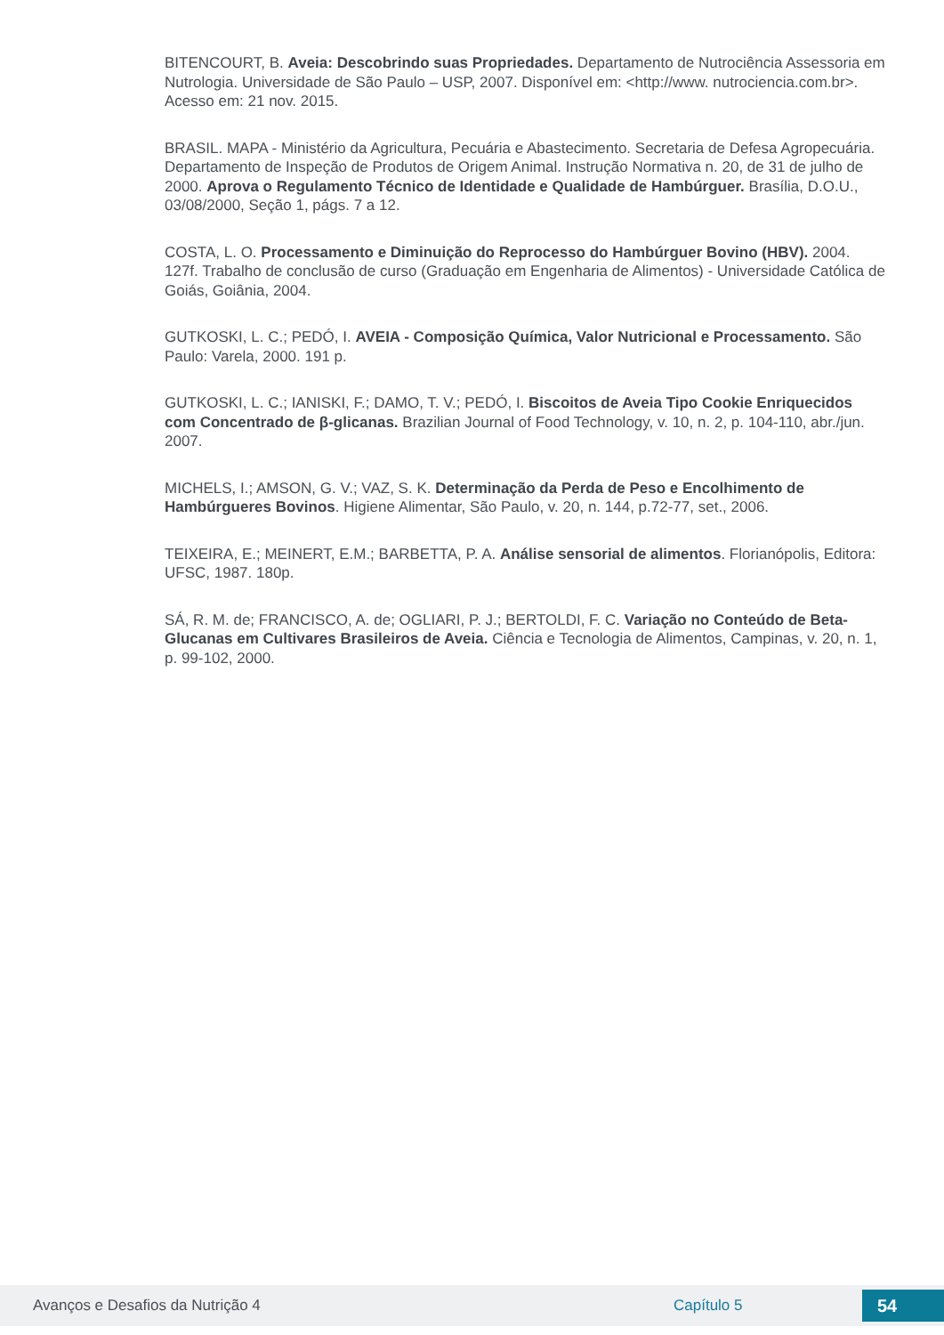BITENCOURT, B. Aveia: Descobrindo suas Propriedades. Departamento de Nutrociência Assessoria em Nutrologia. Universidade de São Paulo – USP, 2007. Disponível em: <http://www. nutrociencia.com.br>. Acesso em: 21 nov. 2015.
BRASIL. MAPA - Ministério da Agricultura, Pecuária e Abastecimento. Secretaria de Defesa Agropecuária. Departamento de Inspeção de Produtos de Origem Animal. Instrução Normativa n. 20, de 31 de julho de 2000. Aprova o Regulamento Técnico de Identidade e Qualidade de Hambúrguer. Brasília, D.O.U., 03/08/2000, Seção 1, págs. 7 a 12.
COSTA, L. O. Processamento e Diminuição do Reprocesso do Hambúrguer Bovino (HBV). 2004. 127f. Trabalho de conclusão de curso (Graduação em Engenharia de Alimentos) - Universidade Católica de Goiás, Goiânia, 2004.
GUTKOSKI, L. C.; PEDÓ, I. AVEIA - Composição Química, Valor Nutricional e Processamento. São Paulo: Varela, 2000. 191 p.
GUTKOSKI, L. C.; IANISKI, F.; DAMO, T. V.; PEDÓ, I. Biscoitos de Aveia Tipo Cookie Enriquecidos com Concentrado de β-glicanas. Brazilian Journal of Food Technology, v. 10, n. 2, p. 104-110, abr./jun. 2007.
MICHELS, I.; AMSON, G. V.; VAZ, S. K. Determinação da Perda de Peso e Encolhimento de Hambúrgueres Bovinos. Higiene Alimentar, São Paulo, v. 20, n. 144, p.72-77, set., 2006.
TEIXEIRA, E.; MEINERT, E.M.; BARBETTA, P. A. Análise sensorial de alimentos. Florianópolis, Editora: UFSC, 1987. 180p.
SÁ, R. M. de; FRANCISCO, A. de; OGLIARI, P. J.; BERTOLDI, F. C. Variação no Conteúdo de Beta-Glucanas em Cultivares Brasileiros de Aveia. Ciência e Tecnologia de Alimentos, Campinas, v. 20, n. 1, p. 99-102, 2000.
Avanços e Desafios da Nutrição 4 Capítulo 5 54